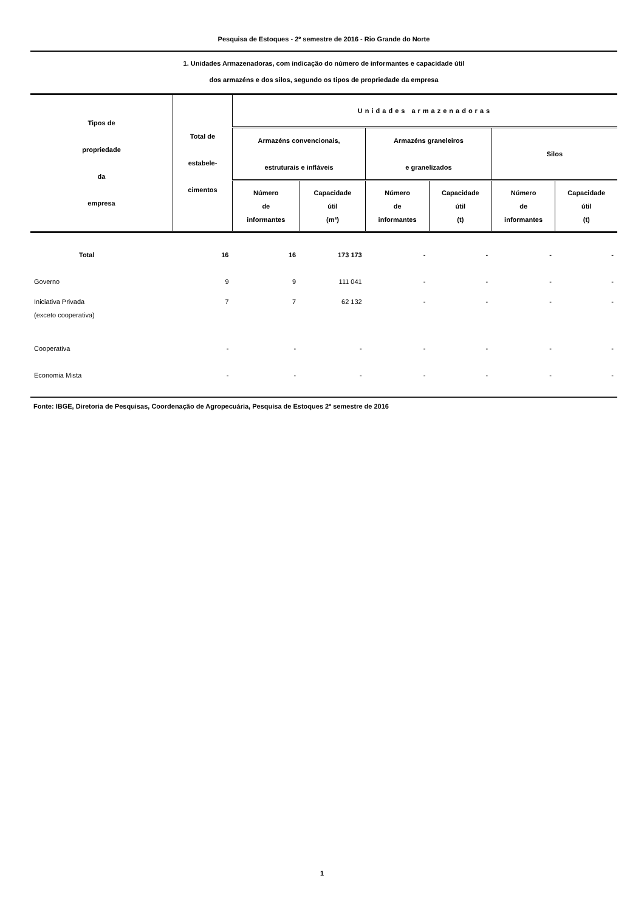Pesquisa de Estoques - 2º semestre de 2016 - Rio Grande do Norte
1. Unidades Armazenadoras, com indicação do número de informantes e capacidade útil
dos armazéns e dos silos, segundo os tipos de propriedade da empresa
| Tipos de propriedade da empresa | Total de estabele- cimentos | Unidades armazenadoras | | | | | |
| --- | --- | --- | --- | --- | --- | --- | --- |
| | | Armazéns convencionais, estruturais e infláveis | | Armazéns graneleiros e granelizados | | Silos | |
| | | Número de informantes | Capacidade útil (m³) | Número de informantes | Capacidade útil (t) | Número de informantes | Capacidade útil (t) |
| Total | 16 | 16 | 173 173 | - | - | - | - |
| Governo | 9 | 9 | 111 041 | - | - | - | - |
| Iniciativa Privada (exceto cooperativa) | 7 | 7 | 62 132 | - | - | - | - |
| Cooperativa | - | - | - | - | - | - | - |
| Economia Mista | - | - | - | - | - | - | - |
Fonte: IBGE, Diretoria de Pesquisas, Coordenação de Agropecuária, Pesquisa de Estoques 2º semestre de 2016
1